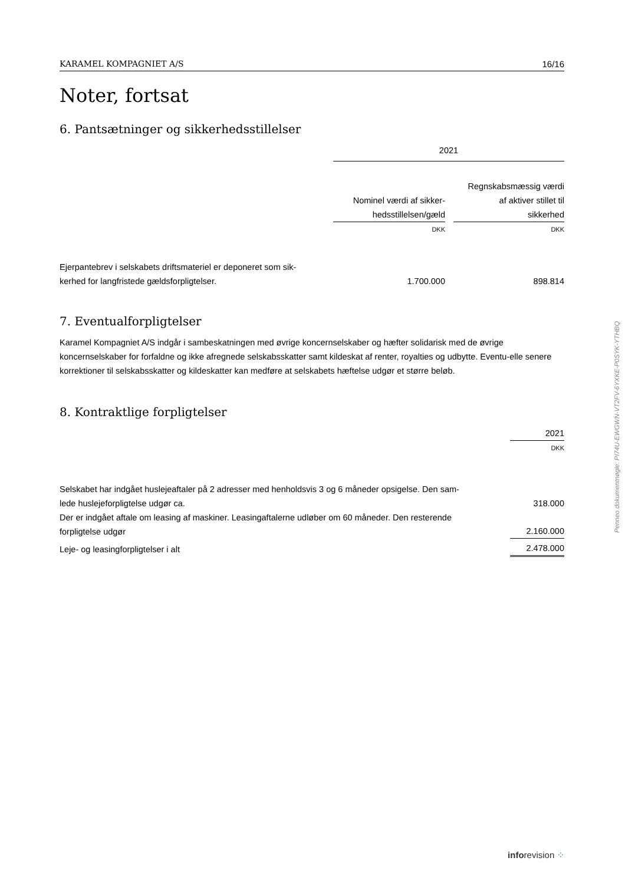KARAMEL KOMPAGNIET A/S 16/16
Noter, fortsat
6. Pantsætninger og sikkerhedsstillelser
| | 2021 | | |
| | Nominel værdi af sikker- hedsstillelsen/gæld | | Regnskabsmæssig værdi af aktiver stillet til sikkerhed |
| | DKK | | DKK |
| Ejerpantebrev i selskabets driftsmateriel er deponeret som sik- kerhed for langfristede gældsforpligtelser. | 1.700.000 | | 898.814 |
7. Eventualforpligtelser
Karamel Kompagniet A/S indgår i sambeskatningen med øvrige koncernselskaber og hæfter solidarisk med de øvrige koncernselskaber for forfaldne og ikke afregnede selskabsskatter samt kildeskat af renter, royalties og udbytte. Eventu-elle senere korrektioner til selskabsskatter og kildeskatter kan medføre at selskabets hæftelse udgør et større beløb.
8. Kontraktlige forpligtelser
| | 2021 |
| | DKK |
| Selskabet har indgået huslejeaftaler på 2 adresser med henholdsvis 3 og 6 måneder opsigelse. Den sam- lede huslejeforpligtelse udgør ca. | 318.000 |
| Der er indgået aftale om leasing af maskiner. Leasingaftalerne udløber om 60 måneder. Den resterende forpligtelse udgør | 2.160.000 |
| Leje- og leasingforpligtelser i alt | 2.478.000 |
Penneo dokumentnøgle: PI74U-EWGWN-VT2FV-6YXKE-P0SYK-YTHBQ
inforevision ⁘